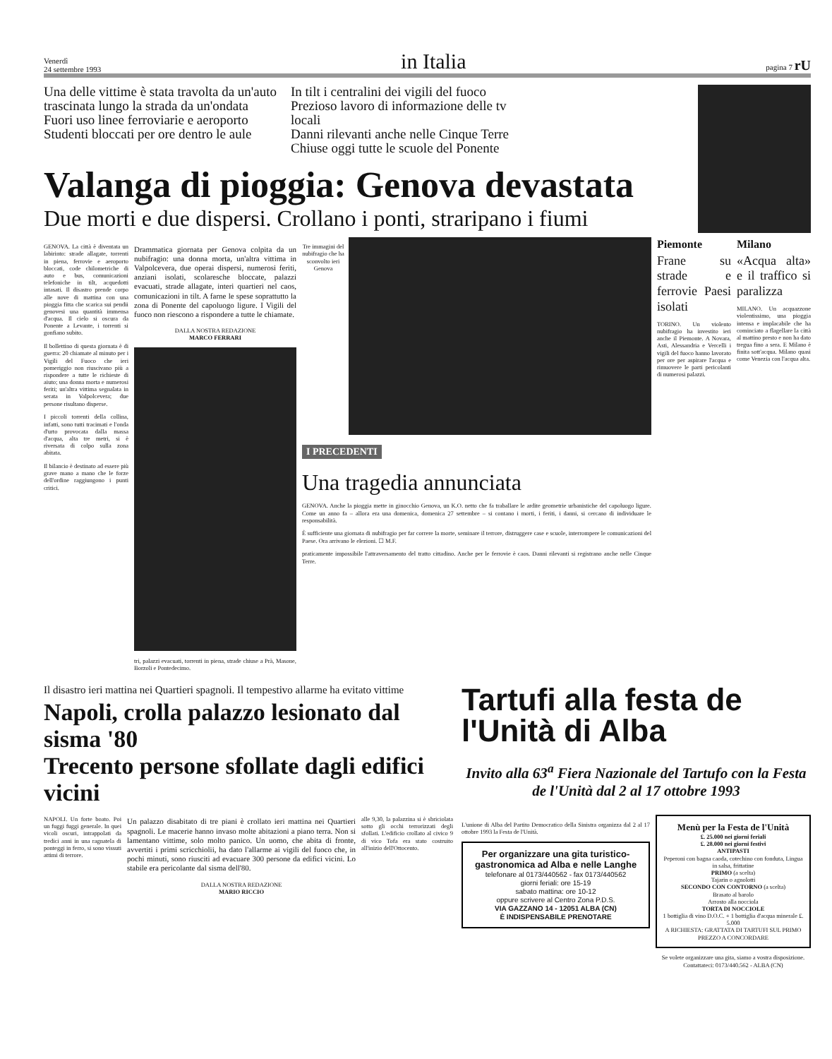Venerdì
24 settembre 1993 in Italia pagina 7 rU
Una delle vittime è stata travolta da un'auto
trascinata lungo la strada da un'ondata
Fuori uso linee ferroviarie e aeroporto
Studenti bloccati per ore dentro le aule
In tilt i centralini dei vigili del fuoco
Prezioso lavoro di informazione delle tv locali
Danni rilevanti anche nelle Cinque Terre
Chiuse oggi tutte le scuole del Ponente
Valanga di pioggia: Genova devastata
Due morti e due dispersi. Crollano i ponti, straripano i fiumi
GENOVA. La città è diventata un labirinto: strade allagate, torrenti in piena, ferrovie e aeroporto bloccati, code chilometriche di auto e bus, comunicazioni telefoniche in tilt, acquedotti intasati. Il disastro prende corpo alle nove di mattina con una pioggia fitta che scarica sui pendii genovesi una quantità immensa d'acqua. Il cielo si oscura da Ponente a Levante, i torrenti si gonfiano subito.
Il bollettino di questa giornata è di guerra: 20 chiamate al minuto per i Vigili del Fuoco che ieri pomeriggio non riuscivano più a rispondere a tutte le richieste di aiuto; una donna morta e numerosi feriti; un'altra vittima segnalata in serata in Valpolcevera; due persone risultano disperse.
I piccoli torrenti della collina, infatti, sono tutti tracimati e l'onda d'urto provocata dalla massa d'acqua, alta tre metri, si è riversata di colpo sulla zona abitata.
Il bilancio è destinato ad essere più grave mano a mano che le forze dell'ordine raggiungono i punti critici.
Drammatica giornata per Genova colpita da un nubifragio: una donna morta, un'altra vittima in Valpolcevera, due operai dispersi, numerosi feriti, anziani isolati, scolaresche bloccate, palazzi evacuati, strade allagate, interi quartieri nel caos, comunicazioni in tilt. A farne le spese soprattutto la zona di Ponente del capoluogo ligure. I Vigili del fuoco non riescono a rispondere a tutte le chiamate.
DALLA NOSTRA REDAZIONE
MARCO FERRARI
tri, palazzi evacuati, torrenti in piena, strade chiuse a Prà, Masone, Borzoli e Pontedecimo.
Tre immagini del nubifragio che ha sconvolto ieri Genova
I PRECEDENTI
Una tragedia annunciata
GENOVA. Anche la pioggia mette in ginocchio Genova, un K.O. netto che fa traballare le ardite geometrie urbanistiche del capoluogo ligure. Come un anno fa – allora era una domenica, domenica 27 settembre – si contano i morti, i feriti, i danni, si cercano di individuare le responsabilità.
È sufficiente una giornata di nubifragio per far correre la morte, seminare il terrore, distruggere case e scuole, interrompere le comunicazioni del Paese. Ora arrivano le elezioni. ☐ M.F.
praticamente impossibile l'attraversamento del tratto cittadino. Anche per le ferrovie è caos. Danni rilevanti si registrano anche nelle Cinque Terre.
Piemonte
Frane su strade e ferrovie Paesi isolati
TORINO. Un violento nubifragio ha investito ieri anche il Piemonte. A Novara, Asti, Alessandria e Vercelli i vigili del fuoco hanno lavorato per ore per aspirare l'acqua e rimuovere le parti pericolanti di numerosi palazzi.
Milano
«Acqua alta» e il traffico si paralizza
MILANO. Un acquazzone violentissimo, una pioggia intensa e implacabile che ha cominciato a flagellare la città al mattino presto e non ha dato tregua fino a sera. E Milano è finita sott'acqua. Milano quasi come Venezia con l'acqua alta.
Il disastro ieri mattina nei Quartieri spagnoli. Il tempestivo allarme ha evitato vittime
Napoli, crolla palazzo lesionato dal sisma '80
Trecento persone sfollate dagli edifici vicini
NAPOLI. Un forte boato. Poi un fuggi fuggi generale. In quei vicoli oscuri, intrappolati da tredici anni in una ragnatela di ponteggi in ferro, si sono vissuti attimi di terrore.
Un palazzo disabitato di tre piani è crollato ieri mattina nei Quartieri spagnoli. Le macerie hanno invaso molte abitazioni a piano terra. Non si lamentano vittime, solo molto panico. Un uomo, che abita di fronte, avvertiti i primi scricchiolii, ha dato l'allarme ai vigili del fuoco che, in pochi minuti, sono riusciti ad evacuare 300 persone da edifici vicini. Lo stabile era pericolante dal sisma dell'80.
DALLA NOSTRA REDAZIONE
MARIO RICCIO
alle 9,30, la palazzina si è sbriciolata sotto gli occhi terrorizzati degli sfollati. L'edificio crollato al civico 9 di vico Tofa era stato costruito all'inizio dell'Ottocento.
Tartufi alla festa de l'Unità di Alba
Invito alla 63<sup>a</sup> Fiera Nazionale del Tartufo con la Festa de l'Unità dal 2 al 17 ottobre 1993
L'unione di Alba del Partito Democratico della Sinistra organizza dal 2 al 17 ottobre 1993 la Festa de l'Unità.
Per organizzare una gita turistico-gastronomica ad Alba e nelle Langhe
telefonare al 0173/440562 - fax 0173/440562
giorni feriali: ore 15-19
sabato mattina: ore 10-12
oppure scrivere al Centro Zona P.D.S.
VIA GAZZANO 14 - 12051 ALBA (CN)
È INDISPENSABILE PRENOTARE
Menù per la Festa de l'Unità
£. 25.000 nei giorni feriali
£. 28.000 nei giorni festivi
ANTIPASTI
Peperoni con bagna caoda, cotechino con fonduta, Lingua in salsa, frittatine
PRIMO (a scelta)
Tajarin o agnolotti
SECONDO CON CONTORNO (a scelta)
Brasato al barolo
Arrosto alla nocciola
TORTA DI NOCCIOLE
1 bottiglia di vino D.O.C. + 1 bottiglia d'acqua minerale £. 5.000
A RICHIESTA: GRATTATA DI TARTUFI SUL PRIMO PREZZO A CONCORDARE
Se volete organizzare una gita, siamo a vostra disposizione. Contattateci: 0173/440.562 - ALBA (CN)